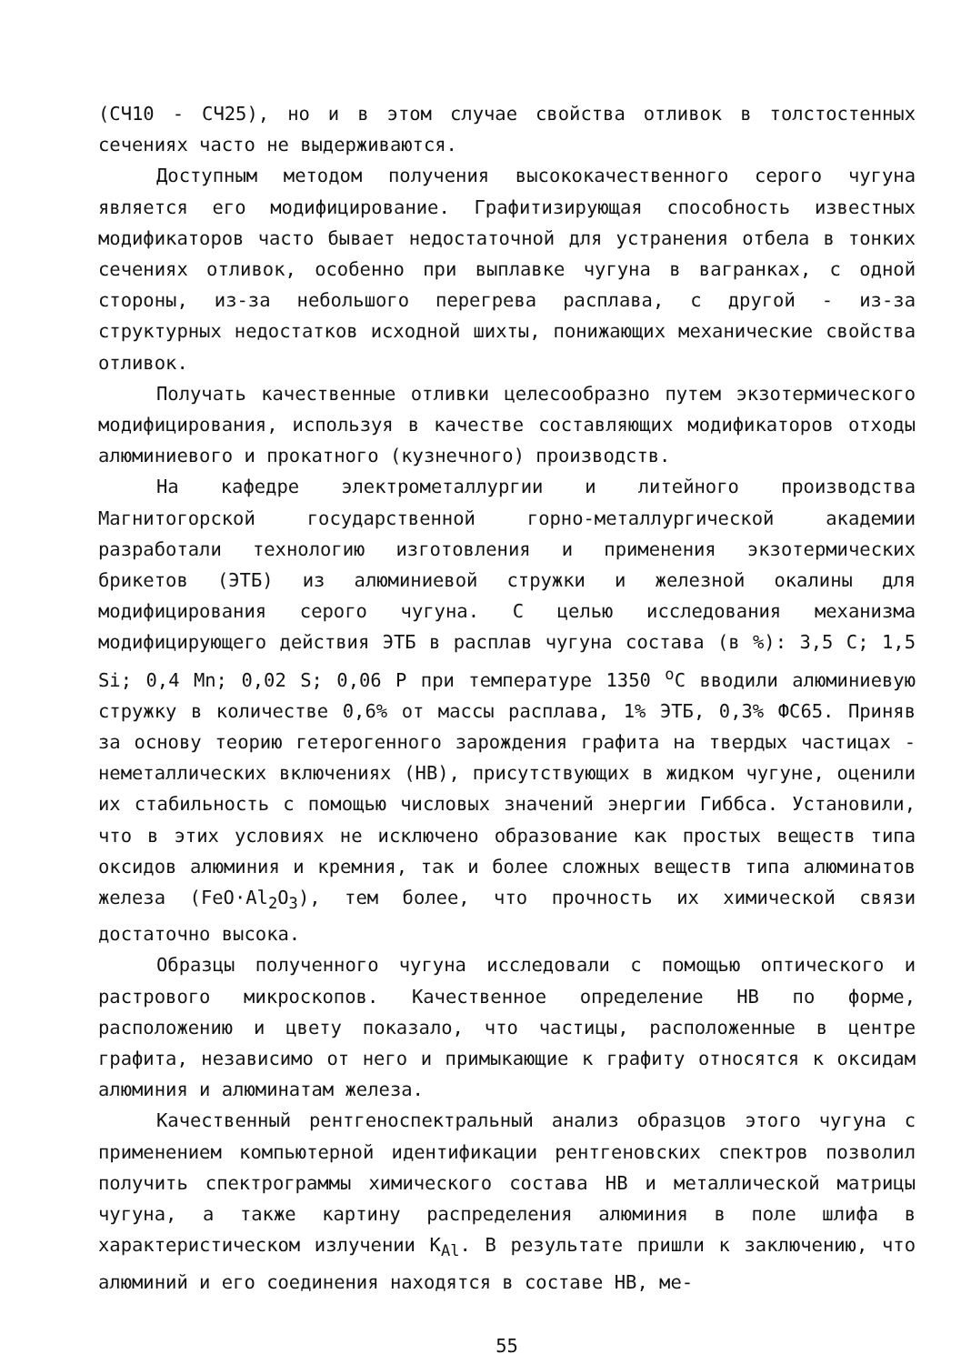(СЧ10 - СЧ25), но и в этом случае свойства отливок в толстостенных сечениях часто не выдерживаются.
Доступным методом получения высококачественного серого чугуна является его модифицирование. Графитизирующая способность известных модификаторов часто бывает недостаточной для устранения отбела в тонких сечениях отливок, особенно при выплавке чугуна в вагранках, с одной стороны, из-за небольшого перегрева расплава, с другой - из-за структурных недостатков исходной шихты, понижающих механические свойства отливок.
Получать качественные отливки целесообразно путем экзотермического модифицирования, используя в качестве составляющих модификаторов отходы алюминиевого и прокатного (кузнечного) производств.
На кафедре электрометаллургии и литейного производства Магнитогорской государственной горно-металлургической академии разработали технологию изготовления и применения экзотермических брикетов (ЭТБ) из алюминиевой стружки и железной окалины для модифицирования серого чугуна. С целью исследования механизма модифицирующего действия ЭТБ в расплав чугуна состава (в %): 3,5 C; 1,5 Si; 0,4 Mn; 0,02 S; 0,06 P при температуре 1350 <sup>о</sup>С вводили алюминиевую стружку в количестве 0,6% от массы расплава, 1% ЭТБ, 0,3% ФС65. Приняв за основу теорию гетерогенного зарождения графита на твердых частицах - неметаллических включениях (НВ), присутствующих в жидком чугуне, оценили их стабильность с помощью числовых значений энергии Гиббса. Установили, что в этих условиях не исключено образование как простых веществ типа оксидов алюминия и кремния, так и более сложных веществ типа алюминатов железа (FeO·Al<sub>2</sub>O<sub>3</sub>), тем более, что прочность их химической связи достаточно высока.
Образцы полученного чугуна исследовали с помощью оптического и растрового микроскопов. Качественное определение НВ по форме, расположению и цвету показало, что частицы, расположенные в центре графита, независимо от него и примыкающие к графиту относятся к оксидам алюминия и алюминатам железа.
Качественный рентгеноспектральный анализ образцов этого чугуна с применением компьютерной идентификации рентгеновских спектров позволил получить спектрограммы химического состава НВ и металлической матрицы чугуна, а также картину распределения алюминия в поле шлифа в характеристическом излучении K<sub>Al</sub>. В результате пришли к заключению, что алюминий и его соединения находятся в составе НВ, ме-
55